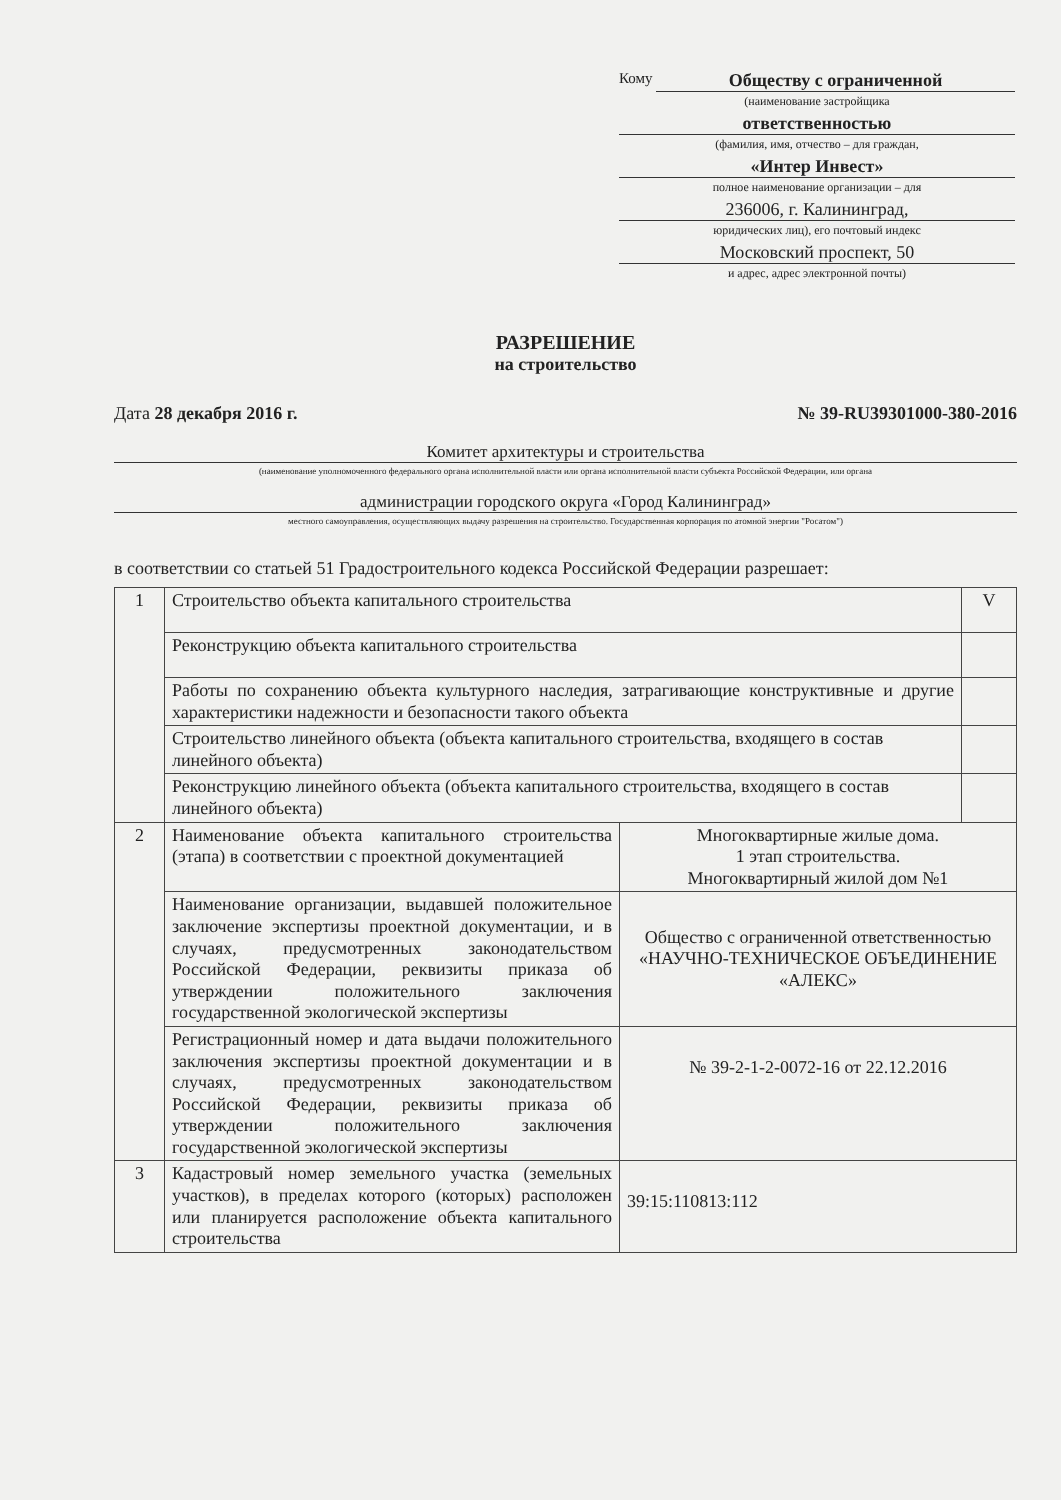Кому
Обществу с ограниченной
(наименование застройщика
ответственностью
(фамилия, имя, отчество – для граждан,
«Интер Инвест»
полное наименование организации – для
236006, г. Калининград,
юридических лиц), его почтовый индекс
Московский проспект, 50
и адрес, адрес электронной почты)
РАЗРЕШЕНИЕ
на строительство
Дата 28 декабря 2016 г. № 39-RU39301000-380-2016
Комитет архитектуры и строительства
(наименование уполномоченного федерального органа исполнительной власти или органа исполнительной власти субъекта Российской Федерации, или органа
администрации городского округа «Город Калининград»
местного самоуправления, осуществляющих выдачу разрешения на строительство. Государственная корпорация по атомной энергии "Росатом")
в соответствии со статьей 51 Градостроительного кодекса Российской Федерации разрешает:
| 1 | Строительство объекта капитального строительства | | V |
| | Реконструкцию объекта капитального строительства | | |
| | Работы по сохранению объекта культурного наследия, затрагивающие конструктивные и другие характеристики надежности и безопасности такого объекта | | |
| | Строительство линейного объекта (объекта капитального строительства, входящего в состав линейного объекта) | | |
| | Реконструкцию линейного объекта (объекта капитального строительства, входящего в состав линейного объекта) | | |
| 2 | Наименование объекта капитального строительства (этапа) в соответствии с проектной документацией | Многоквартирные жилые дома. 1 этап строительства. Многоквартирный жилой дом №1 | |
| | Наименование организации, выдавшей положительное заключение экспертизы проектной документации, и в случаях, предусмотренных законодательством Российской Федерации, реквизиты приказа об утверждении положительного заключения государственной экологической экспертизы | Общество с ограниченной ответственностью «НАУЧНО-ТЕХНИЧЕСКОЕ ОБЪЕДИНЕНИЕ «АЛЕКС» | |
| | Регистрационный номер и дата выдачи положительного заключения экспертизы проектной документации и в случаях, предусмотренных законодательством Российской Федерации, реквизиты приказа об утверждении положительного заключения государственной экологической экспертизы | № 39-2-1-2-0072-16 от 22.12.2016 | |
| 3 | Кадастровый номер земельного участка (земельных участков), в пределах которого (которых) расположен или планируется расположение объекта капитального строительства | 39:15:110813:112 | |